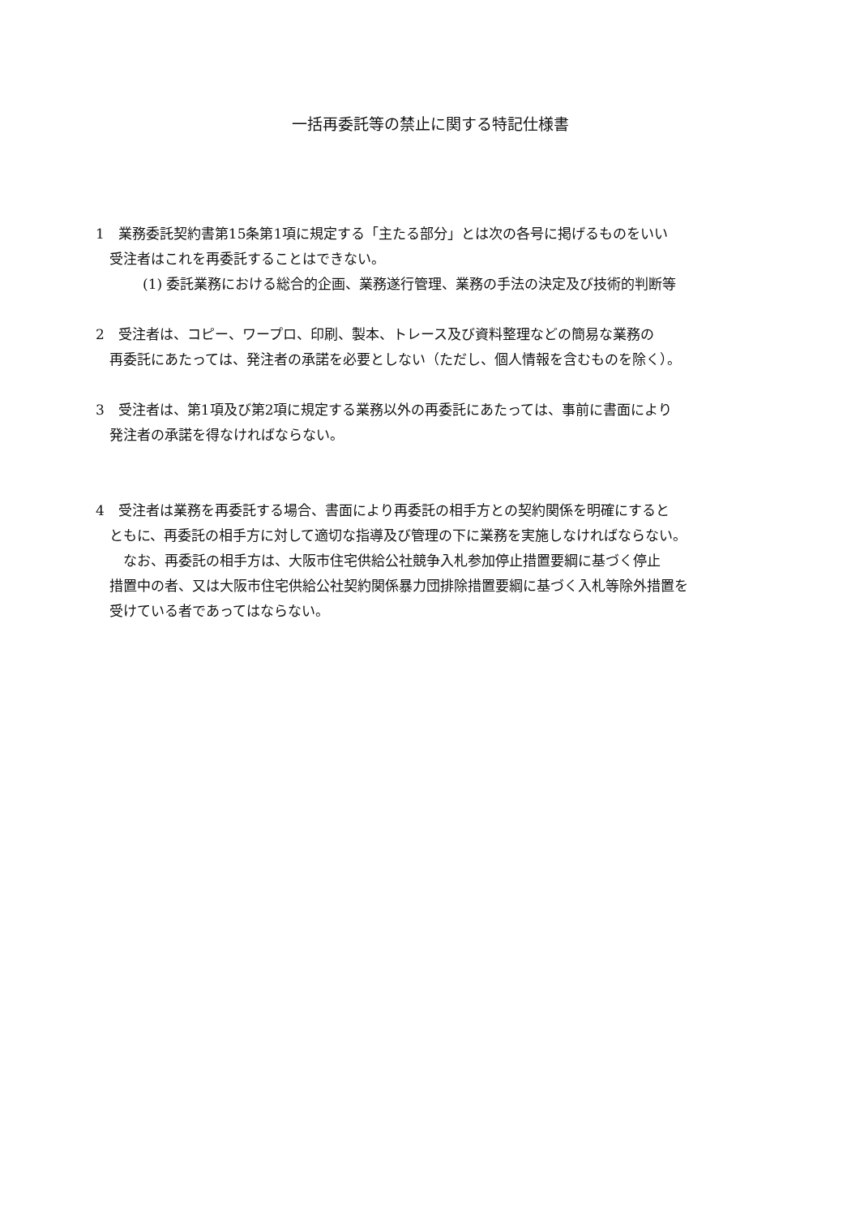一括再委託等の禁止に関する特記仕様書
1　業務委託契約書第15条第1項に規定する「主たる部分」とは次の各号に掲げるものをいい
受注者はこれを再委託することはできない。
(1) 委託業務における総合的企画、業務遂行管理、業務の手法の決定及び技術的判断等
2　受注者は、コピー、ワープロ、印刷、製本、トレース及び資料整理などの簡易な業務の
再委託にあたっては、発注者の承諾を必要としない（ただし、個人情報を含むものを除く）。
3　受注者は、第1項及び第2項に規定する業務以外の再委託にあたっては、事前に書面により
発注者の承諾を得なければならない。
4　受注者は業務を再委託する場合、書面により再委託の相手方との契約関係を明確にすると
ともに、再委託の相手方に対して適切な指導及び管理の下に業務を実施しなければならない。
　なお、再委託の相手方は、大阪市住宅供給公社競争入札参加停止措置要綱に基づく停止
措置中の者、又は大阪市住宅供給公社契約関係暴力団排除措置要綱に基づく入札等除外措置を
受けている者であってはならない。